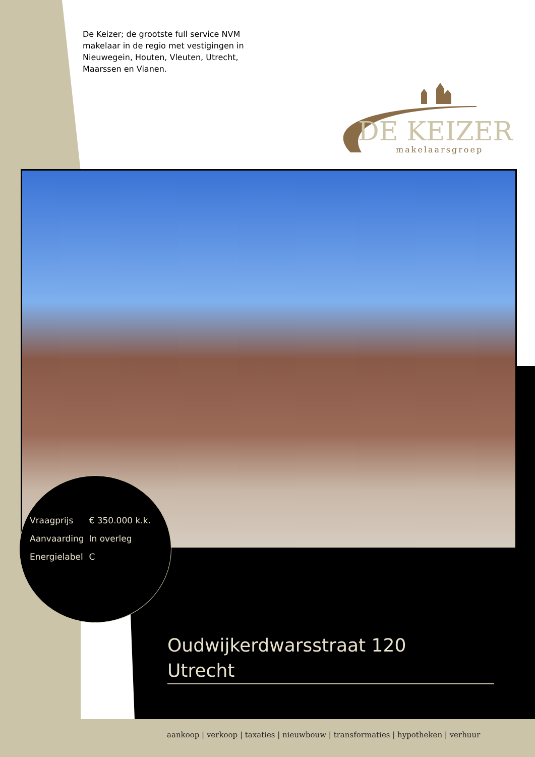De Keizer; de grootste full service NVM makelaar in de regio met vestigingen in Nieuwegein, Houten, Vleuten, Utrecht, Maarssen en Vianen.
DE KEIZER
makelaarsgroep
| Vraagprijs | € 350.000 k.k. |
| Aanvaarding | In overleg |
| Energielabel | C |
Oudwijkerdwarsstraat 120
Utrecht
aankoop | verkoop | taxaties | nieuwbouw | transformaties | hypotheken | verhuur